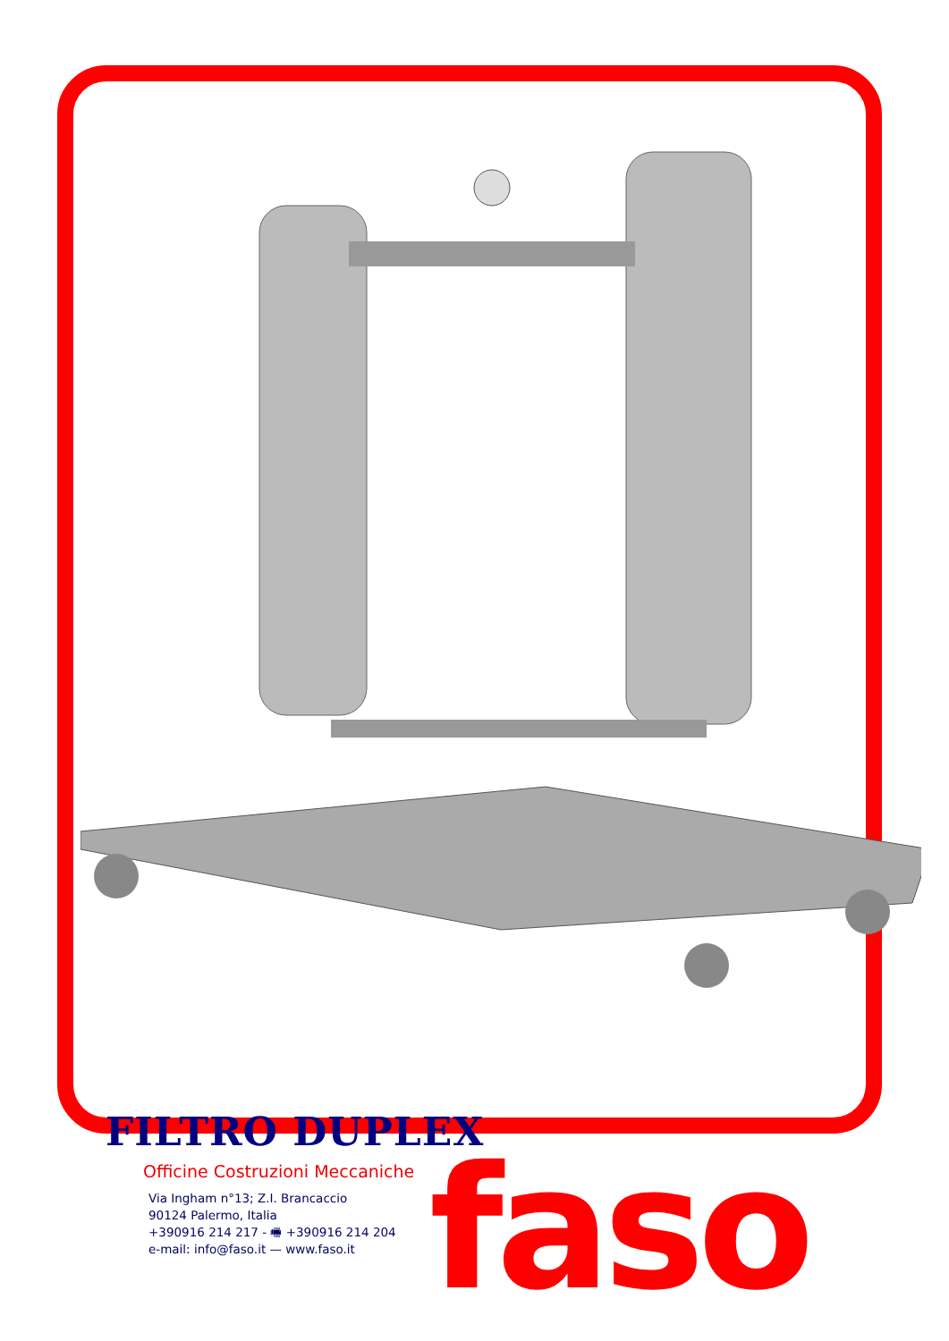FILTRO DUPLEX
Officine Costruzioni Meccaniche
Via Ingham n°13; Z.I. Brancaccio
90124 Palermo, Italia
+390916 214 217 - 🖷 +390916 214 204
e-mail: info@faso.it — www.faso.it
faso